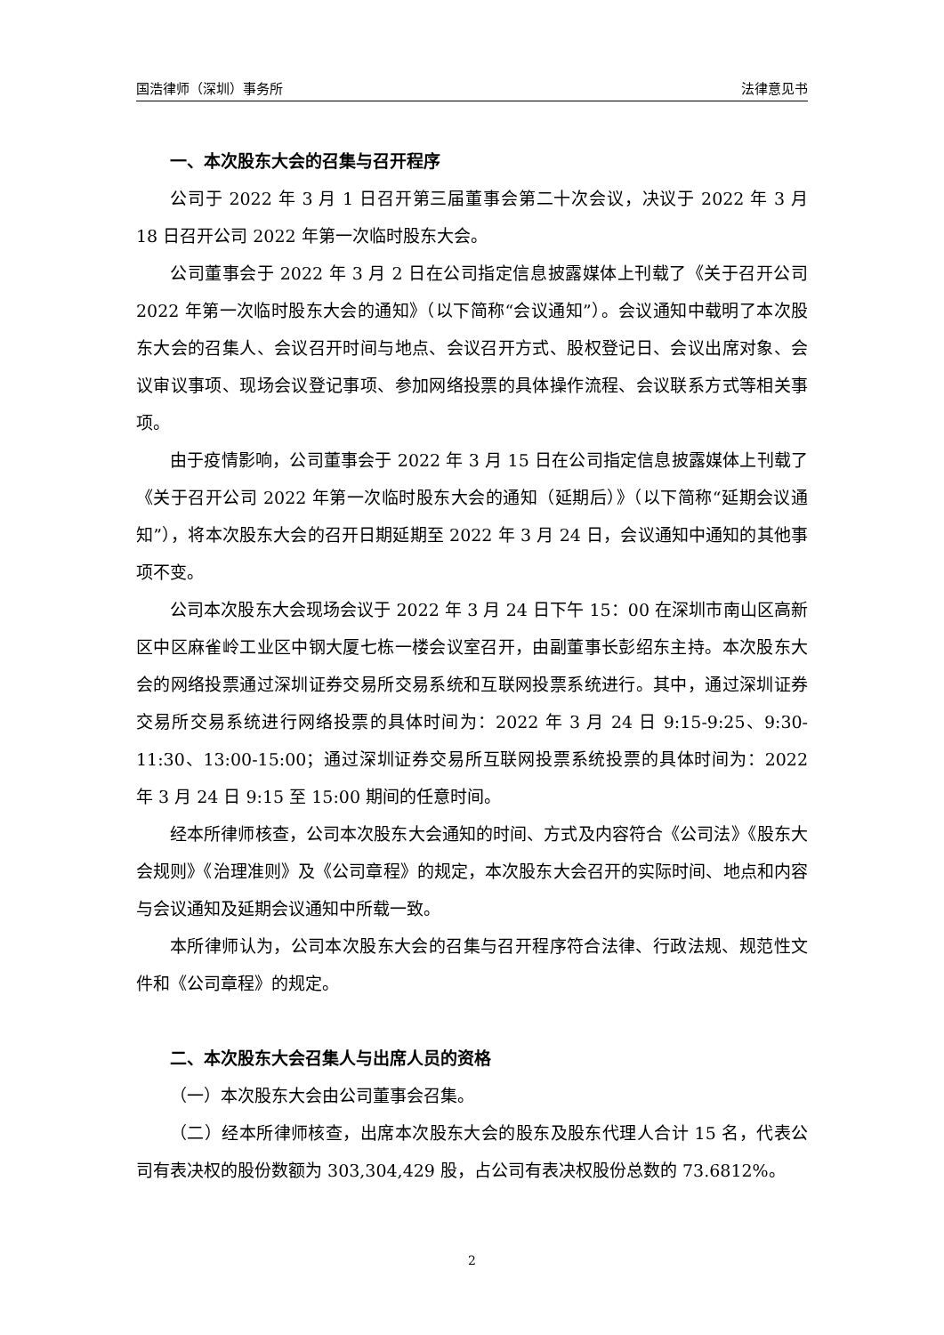国浩律师（深圳）事务所 法律意见书
一、本次股东大会的召集与召开程序
公司于 2022 年 3 月 1 日召开第三届董事会第二十次会议，决议于 2022 年 3 月 18 日召开公司 2022 年第一次临时股东大会。
公司董事会于 2022 年 3 月 2 日在公司指定信息披露媒体上刊载了《关于召开公司 2022 年第一次临时股东大会的通知》（以下简称“会议通知”）。会议通知中载明了本次股东大会的召集人、会议召开时间与地点、会议召开方式、股权登记日、会议出席对象、会议审议事项、现场会议登记事项、参加网络投票的具体操作流程、会议联系方式等相关事项。
由于疫情影响，公司董事会于 2022 年 3 月 15 日在公司指定信息披露媒体上刊载了《关于召开公司 2022 年第一次临时股东大会的通知（延期后）》（以下简称“延期会议通知”），将本次股东大会的召开日期延期至 2022 年 3 月 24 日，会议通知中通知的其他事项不变。
公司本次股东大会现场会议于 2022 年 3 月 24 日下午 15：00 在深圳市南山区高新区中区麻雀岭工业区中钢大厦七栋一楼会议室召开，由副董事长彭绍东主持。本次股东大会的网络投票通过深圳证券交易所交易系统和互联网投票系统进行。其中，通过深圳证券交易所交易系统进行网络投票的具体时间为：2022 年 3 月 24 日 9:15-9:25、9:30-11:30、13:00-15:00；通过深圳证券交易所互联网投票系统投票的具体时间为：2022 年 3 月 24 日 9:15 至 15:00 期间的任意时间。
经本所律师核查，公司本次股东大会通知的时间、方式及内容符合《公司法》《股东大会规则》《治理准则》及《公司章程》的规定，本次股东大会召开的实际时间、地点和内容与会议通知及延期会议通知中所载一致。
本所律师认为，公司本次股东大会的召集与召开程序符合法律、行政法规、规范性文件和《公司章程》的规定。
二、本次股东大会召集人与出席人员的资格
（一）本次股东大会由公司董事会召集。
（二）经本所律师核查，出席本次股东大会的股东及股东代理人合计 15 名，代表公司有表决权的股份数额为 303,304,429 股，占公司有表决权股份总数的 73.6812%。
2